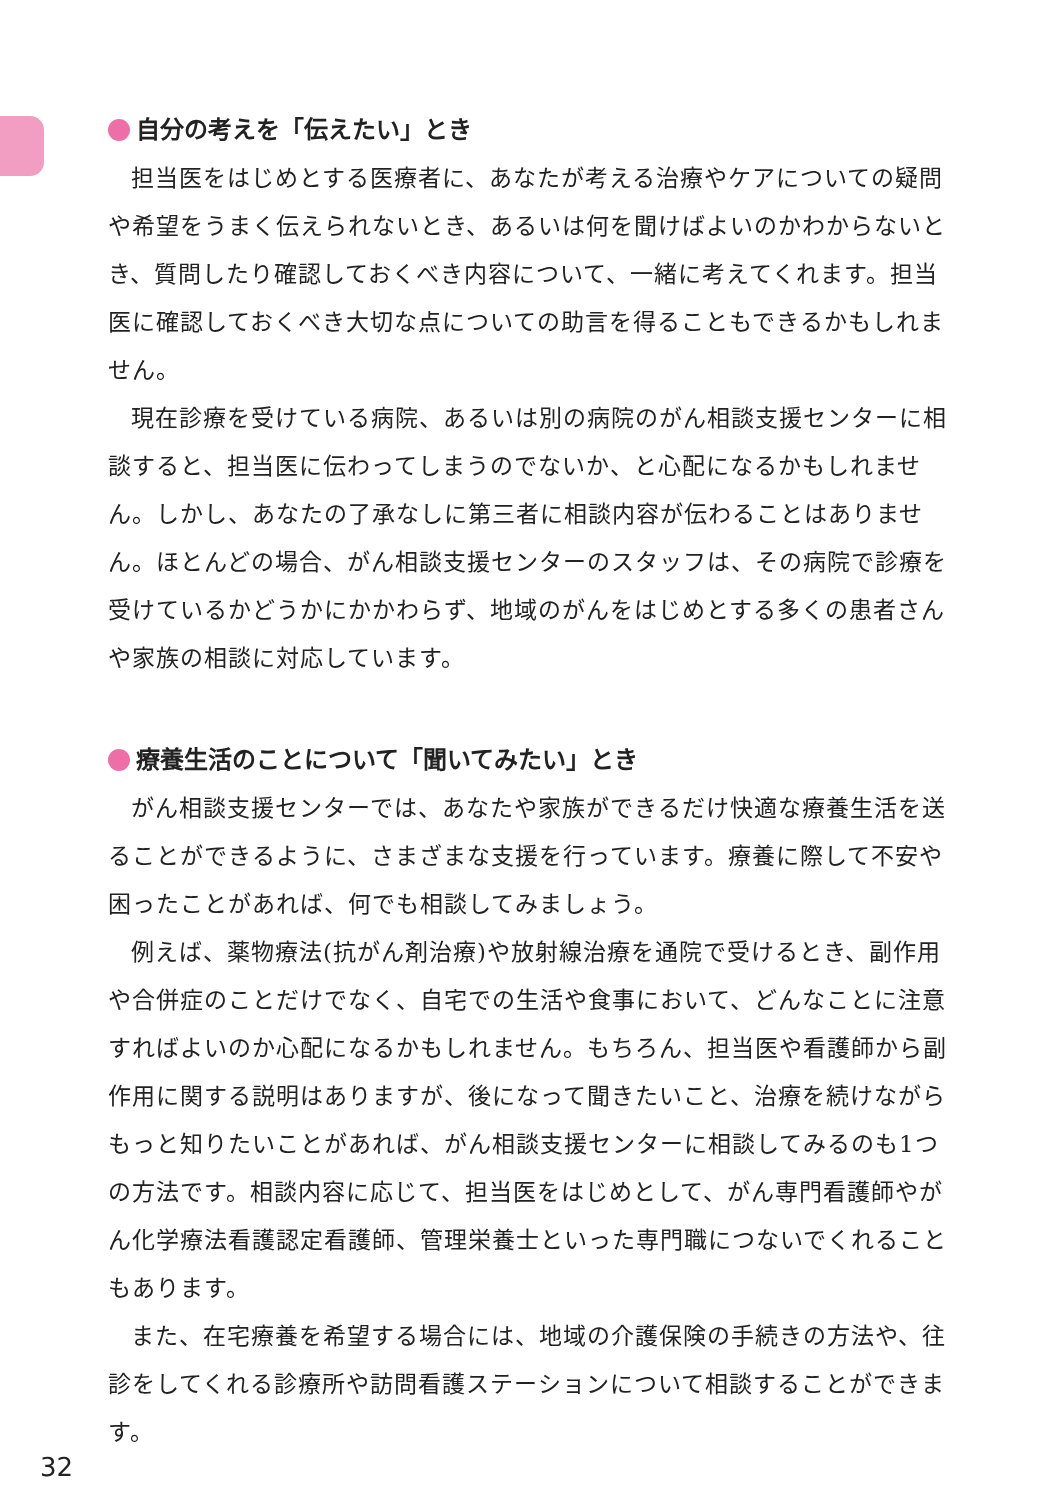自分の考えを「伝えたい」とき
担当医をはじめとする医療者に、あなたが考える治療やケアについての疑問や希望をうまく伝えられないとき、あるいは何を聞けばよいのかわからないとき、質問したり確認しておくべき内容について、一緒に考えてくれます。担当医に確認しておくべき大切な点についての助言を得ることもできるかもしれません。
現在診療を受けている病院、あるいは別の病院のがん相談支援センターに相談すると、担当医に伝わってしまうのでないか、と心配になるかもしれません。しかし、あなたの了承なしに第三者に相談内容が伝わることはありません。ほとんどの場合、がん相談支援センターのスタッフは、その病院で診療を受けているかどうかにかかわらず、地域のがんをはじめとする多くの患者さんや家族の相談に対応しています。
療養生活のことについて「聞いてみたい」とき
がん相談支援センターでは、あなたや家族ができるだけ快適な療養生活を送ることができるように、さまざまな支援を行っています。療養に際して不安や困ったことがあれば、何でも相談してみましょう。
例えば、薬物療法(抗がん剤治療)や放射線治療を通院で受けるとき、副作用や合併症のことだけでなく、自宅での生活や食事において、どんなことに注意すればよいのか心配になるかもしれません。もちろん、担当医や看護師から副作用に関する説明はありますが、後になって聞きたいこと、治療を続けながらもっと知りたいことがあれば、がん相談支援センターに相談してみるのも1つの方法です。相談内容に応じて、担当医をはじめとして、がん専門看護師やがん化学療法看護認定看護師、管理栄養士といった専門職につないでくれることもあります。
また、在宅療養を希望する場合には、地域の介護保険の手続きの方法や、往診をしてくれる診療所や訪問看護ステーションについて相談することができます。
32